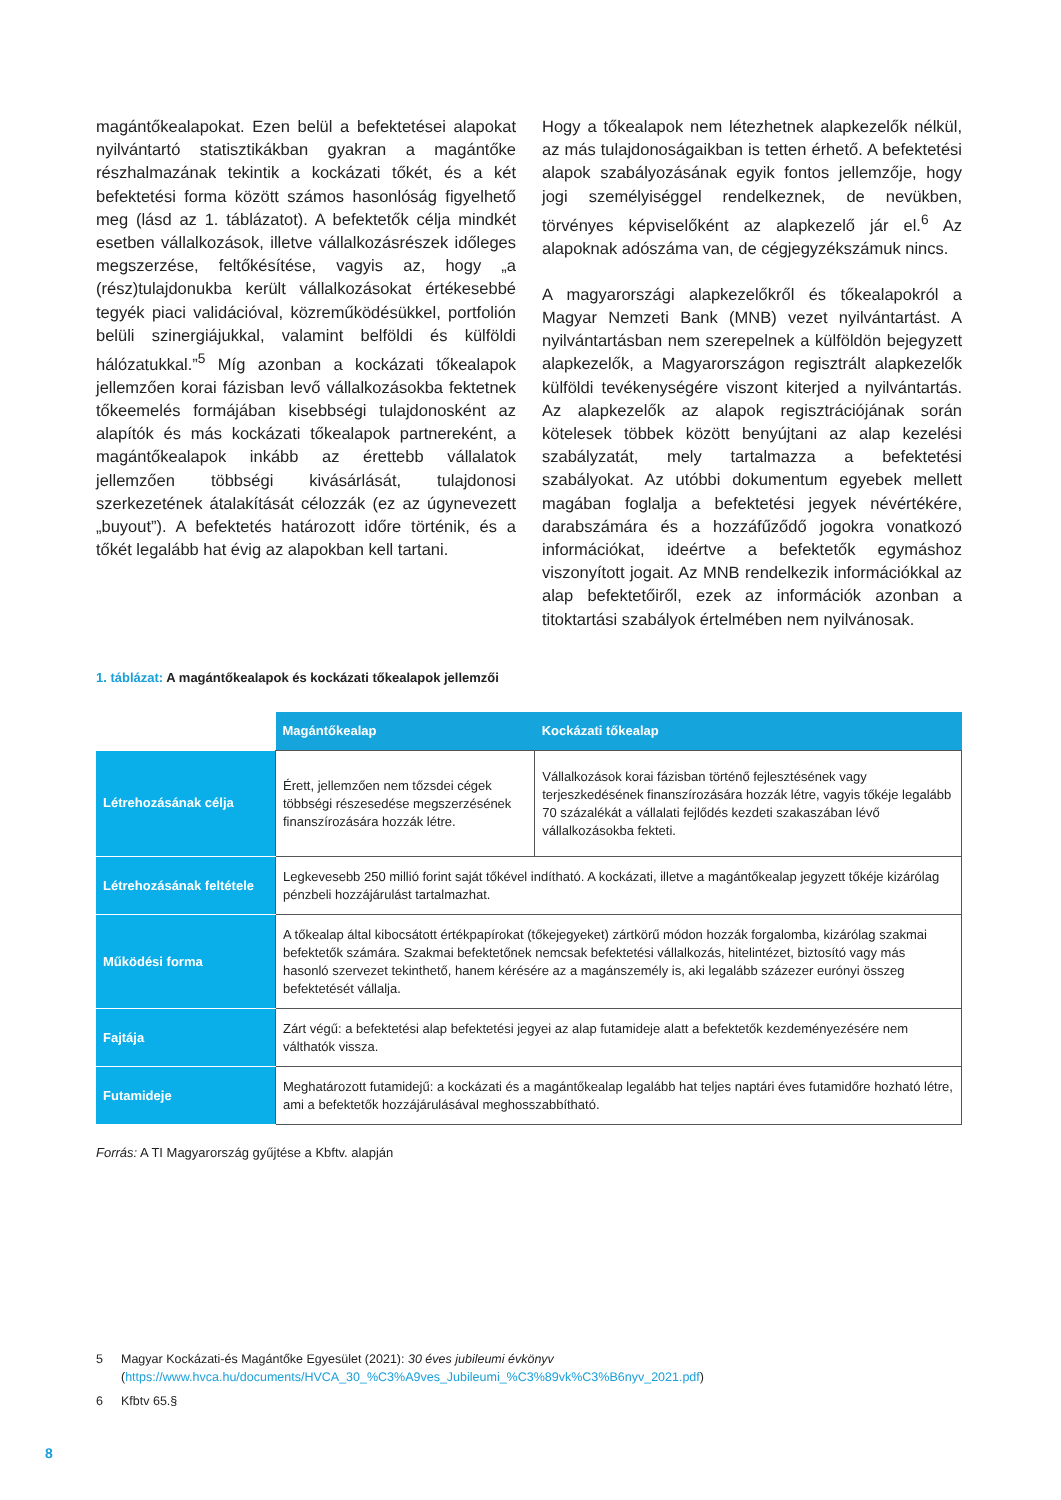magántőkealapokat. Ezen belül a befektetései alapokat nyilvántartó statisztikákban gyakran a magántőke részhalmazának tekintik a kockázati tőkét, és a két befektetési forma között számos hasonlóság figyelhető meg (lásd az 1. táblázatot). A befektetők célja mindkét esetben vállalkozások, illetve vállalkozásrészek időleges megszerzése, feltőkésítése, vagyis az, hogy „a (rész)tulajdonukba került vállalkozásokat értékesebbé tegyék piaci validációval, közreműködésükkel, portfolión belüli szinergiájukkal, valamint belföldi és külföldi hálózatukkal.”<sup>5</sup> Míg azonban a kockázati tőkealapok jellemzően korai fázisban levő vállalkozásokba fektetnek tőkeemelés formájában kisebbségi tulajdonosként az alapítók és más kockázati tőkealapok partnereként, a magántőkealapok inkább az érettebb vállalatok jellemzően többségi kivásárlását, tulajdonosi szerkezetének átalakítását célozzák (ez az úgynevezett „buyout”). A befektetés határozott időre történik, és a tőkét legalább hat évig az alapokban kell tartani.
Hogy a tőkealapok nem létezhetnek alapkezelők nélkül, az más tulajdonoságaikban is tetten érhető. A befektetési alapok szabályozásának egyik fontos jellemzője, hogy jogi személyiséggel rendelkeznek, de nevükben, törvényes képviselőként az alapkezelő jár el.<sup>6</sup> Az alapoknak adószáma van, de cégjegyzékszámuk nincs.
A magyarországi alapkezelőkről és tőkealapokról a Magyar Nemzeti Bank (MNB) vezet nyilvántartást. A nyilvántartásban nem szerepelnek a külföldön bejegyzett alapkezelők, a Magyarországon regisztrált alapkezelők külföldi tevékenységére viszont kiterjed a nyilvántartás. Az alapkezelők az alapok regisztrációjának során kötelesek többek között benyújtani az alap kezelési szabályzatát, mely tartalmazza a befektetési szabályokat. Az utóbbi dokumentum egyebek mellett magában foglalja a befektetési jegyek névértékére, darabszámára és a hozzáfűződő jogokra vonatkozó információkat, ideértve a befektetők egymáshoz viszonyított jogait. Az MNB rendelkezik információkkal az alap befektetőiről, ezek az információk azonban a titoktartási szabályok értelmében nem nyilvánosak.
1. táblázat: A magántőkealapok és kockázati tőkealapok jellemzői
| | Magántőkealap | Kockázati tőkealap |
| Létrehozásának célja | Érett, jellemzően nem tőzsdei cégek többségi részesedése megszerzésének finanszírozására hozzák létre. | Vállalkozások korai fázisban történő fejlesztésének vagy terjeszkedésének finanszírozására hozzák létre, vagyis tőkéje legalább 70 százalékát a vállalati fejlődés kezdeti szakaszában lévő vállalkozásokba fekteti. |
| Létrehozásának feltétele | Legkevesebb 250 millió forint saját tőkével indítható. A kockázati, illetve a magántőkealap jegyzett tőkéje kizárólag pénzbeli hozzájárulást tartalmazhat. | |
| Működési forma | A tőkealap által kibocsátott értékpapírokat (tőkejegyeket) zártkörű módon hozzák forgalomba, kizárólag szakmai befektetők számára. Szakmai befektetőnek nemcsak befektetési vállalkozás, hitelintézet, biztosító vagy más hasonló szervezet tekinthető, hanem kérésére az a magánszemély is, aki legalább százezer eurónyi összeg befektetését vállalja. | |
| Fajtája | Zárt végű: a befektetési alap befektetési jegyei az alap futamideje alatt a befektetők kezdeményezésére nem válthatók vissza. | |
| Futamideje | Meghatározott futamidejű: a kockázati és a magántőkealap legalább hat teljes naptári éves futamidőre hozható létre, ami a befektetők hozzájárulásával meghosszabbítható. | |
Forrás: A TI Magyarország gyűjtése a Kbftv. alapján
5 Magyar Kockázati-és Magántőke Egyesület (2021): 30 éves jubileumi évkönyv (https://www.hvca.hu/documents/HVCA_30_%C3%A9ves_Jubileumi_%C3%89vk%C3%B6nyv_2021.pdf)
6 Kfbtv 65.§
8